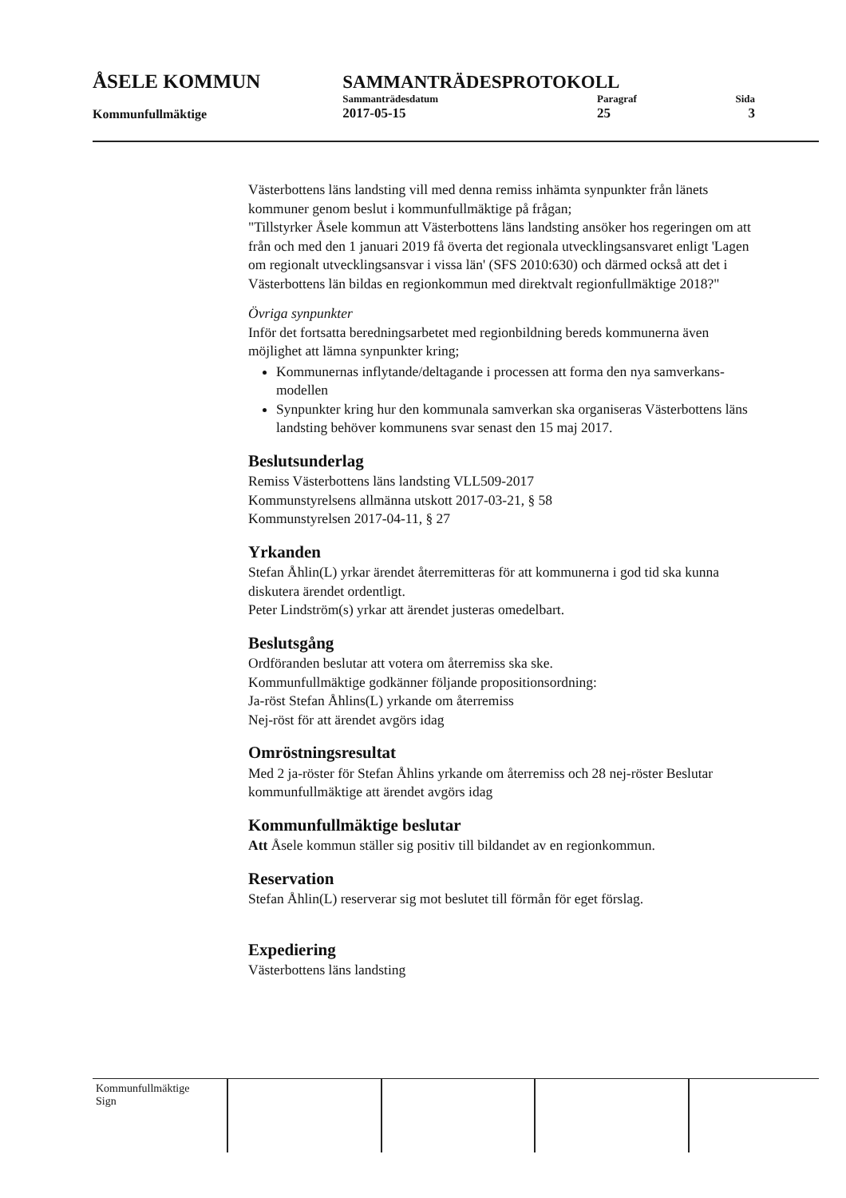| ÅSELE KOMMUN | SAMMANTRÄDESPROTOKOLL | | |
| | Sammanträdesdatum | Paragraf | Sida |
| Kommunfullmäktige | 2017-05-15 | 25 | 3 |
Västerbottens läns landsting vill med denna remiss inhämta synpunkter från länets kommuner genom beslut i kommunfullmäktige på frågan;
"Tillstyrker Åsele kommun att Västerbottens läns landsting ansöker hos regeringen om att från och med den 1 januari 2019 få överta det regionala utvecklingsansvaret enligt 'Lagen om regionalt utvecklingsansvar i vissa län' (SFS 2010:630) och därmed också att det i Västerbottens län bildas en regionkommun med direktvalt regionfullmäktige 2018?"
Övriga synpunkter
Inför det fortsatta beredningsarbetet med regionbildning bereds kommunerna även möjlighet att lämna synpunkter kring;
Kommunernas inflytande/deltagande i processen att forma den nya samverkans- modellen
Synpunkter kring hur den kommunala samverkan ska organiseras Västerbottens läns landsting behöver kommunens svar senast den 15 maj 2017.
Beslutsunderlag
Remiss Västerbottens läns landsting VLL509-2017
Kommunstyrelsens allmänna utskott 2017-03-21, § 58
Kommunstyrelsen 2017-04-11, § 27
Yrkanden
Stefan Åhlin(L) yrkar ärendet återremitteras för att kommunerna i god tid ska kunna diskutera ärendet ordentligt.
Peter Lindström(s) yrkar att ärendet justeras omedelbart.
Beslutsgång
Ordföranden beslutar att votera om återremiss ska ske.
Kommunfullmäktige godkänner följande propositionsordning:
Ja-röst Stefan Åhlins(L) yrkande om återremiss
Nej-röst för att ärendet avgörs idag
Omröstningsresultat
Med 2 ja-röster för Stefan Åhlins yrkande om återremiss och 28 nej-röster Beslutar kommunfullmäktige att ärendet avgörs idag
Kommunfullmäktige beslutar
Att Åsele kommun ställer sig positiv till bildandet av en regionkommun.
Reservation
Stefan Åhlin(L) reserverar sig mot beslutet till förmån för eget förslag.
Expediering
Västerbottens läns landsting
| Kommunfullmäktige Sign | | | | |